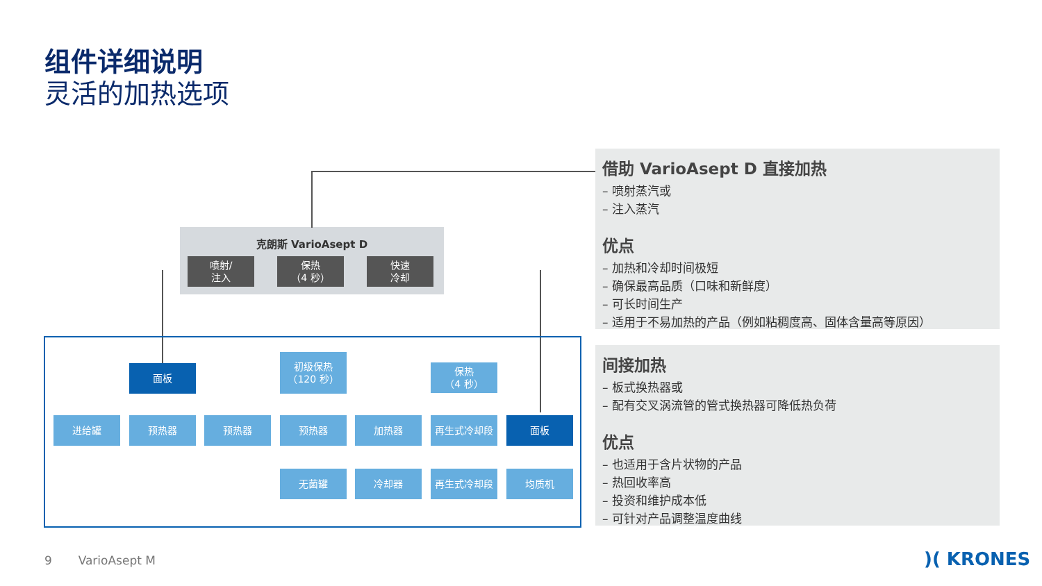组件详细说明
灵活的加热选项
克朗斯 VarioAsept D
喷射/
注入
保热
（4 秒）
快速
冷却
面板
初级保热
（120 秒）
保热
（4 秒）
进给罐 预热器 预热器 预热器 加热器 再生式冷却段 面板
无菌罐 冷却器 再生式冷却段 均质机
借助 VarioAsept D 直接加热
– 喷射蒸汽或
– 注入蒸汽
优点
– 加热和冷却时间极短
– 确保最高品质（口味和新鲜度）
– 可长时间生产
– 适用于不易加热的产品（例如粘稠度高、固体含量高等原因）
间接加热
– 板式换热器或
– 配有交叉涡流管的管式换热器可降低热负荷
优点
– 也适用于含片状物的产品
– 热回收率高
– 投资和维护成本低
– 可针对产品调整温度曲线
9 VarioAsept M )( KRONES